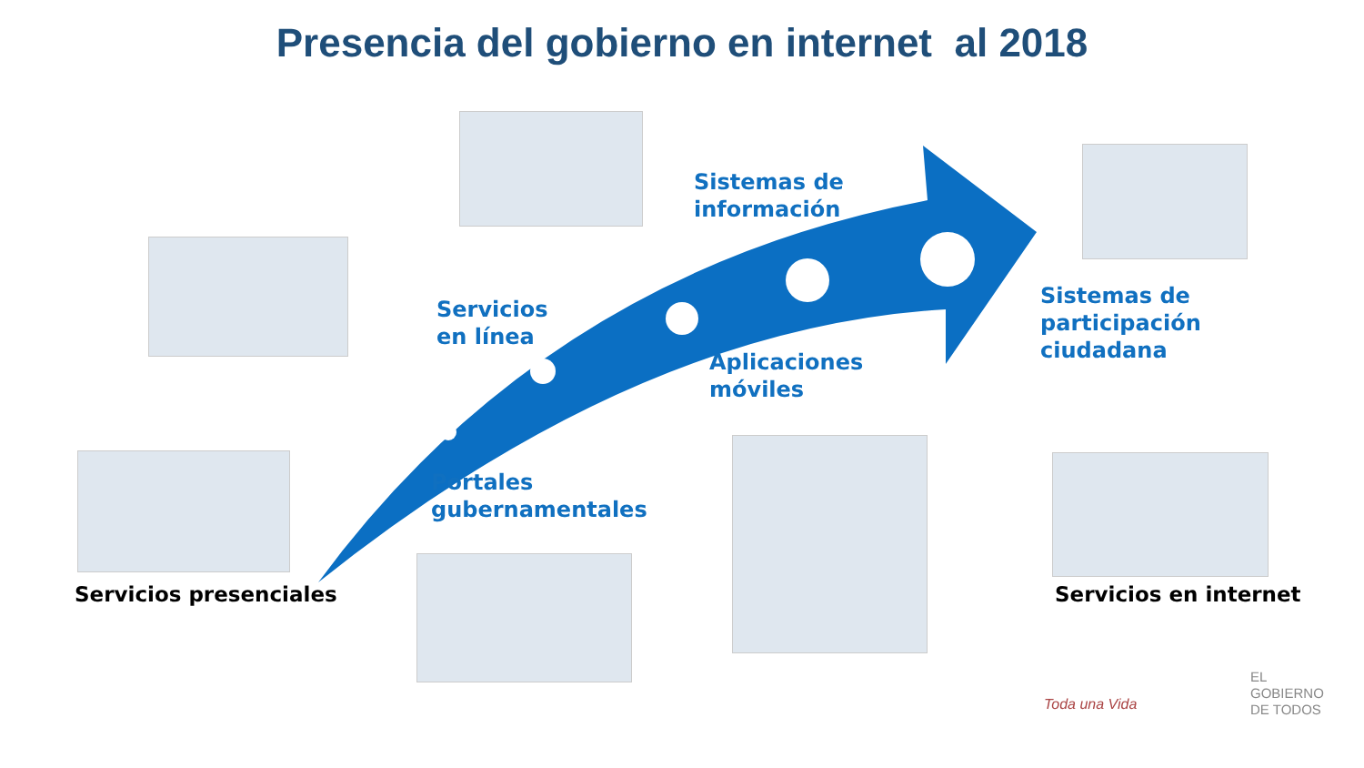Presencia del gobierno en internet al 2018
Sistemas de
información
Servicios
en línea
Sistemas de
participación
ciudadana
Aplicaciones
móviles
Portales
gubernamentales
Servicios presenciales Servicios en internet
EL
GOBIERNO
DE TODOS
Toda una Vida